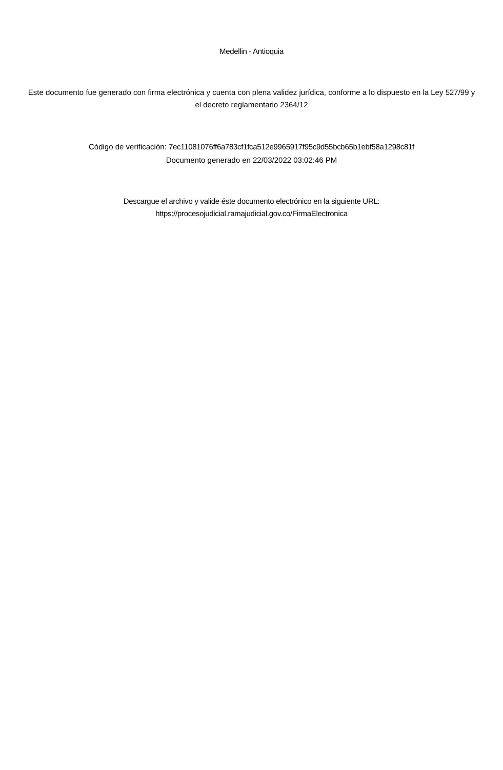Medellin - Antioquia
Este documento fue generado con firma electrónica y cuenta con plena validez jurídica, conforme a lo dispuesto en la Ley 527/99 y el decreto reglamentario 2364/12
Código de verificación: 7ec11081076ff6a783cf1fca512e9965917f95c9d55bcb65b1ebf58a1298c81f
Documento generado en 22/03/2022 03:02:46 PM
Descargue el archivo y valide éste documento electrónico en la siguiente URL:
https://procesojudicial.ramajudicial.gov.co/FirmaElectronica